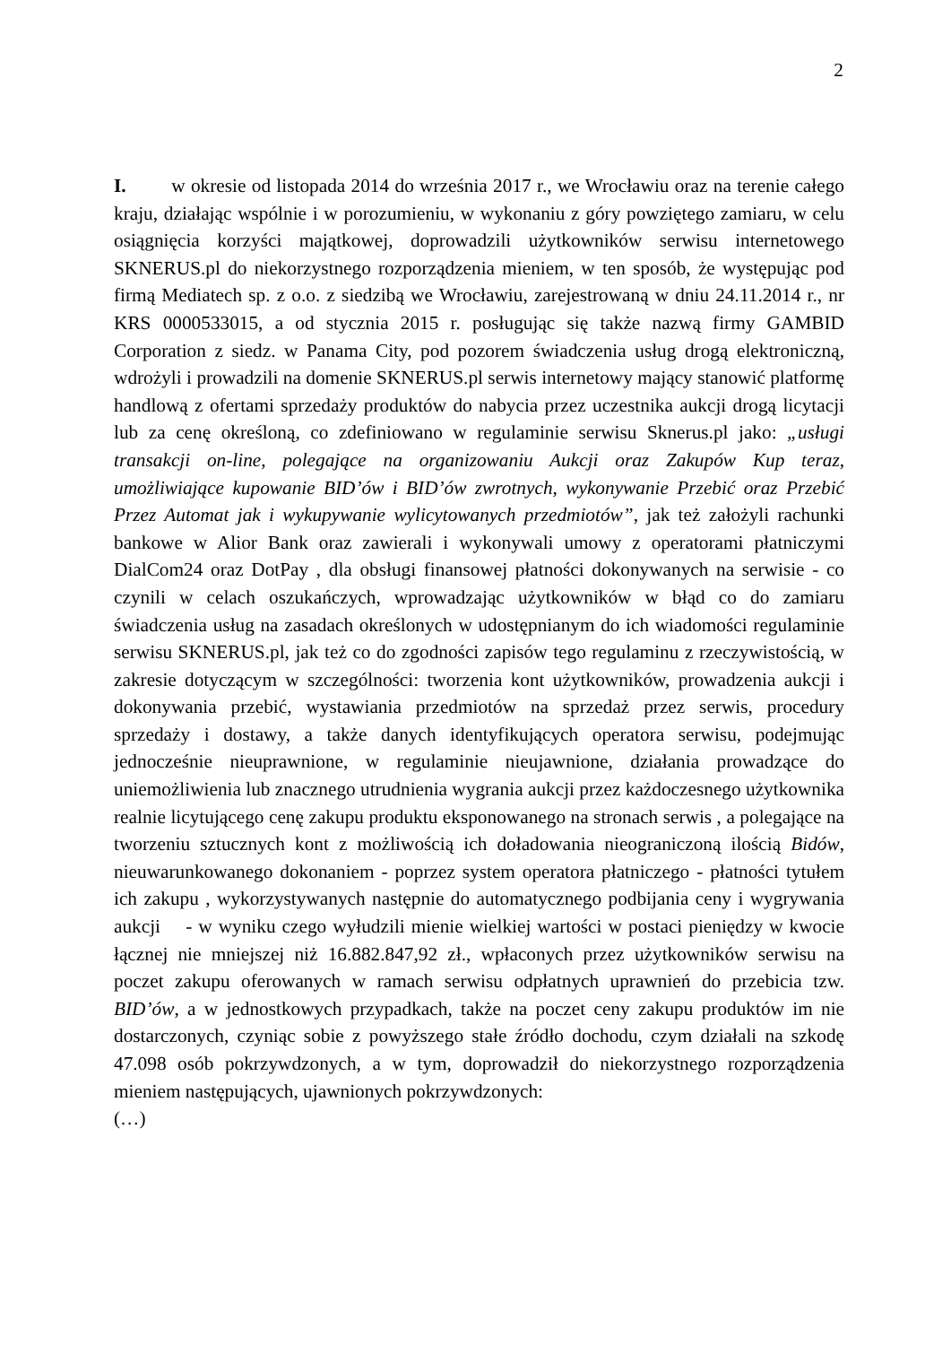2
I. w okresie od listopada 2014 do września 2017 r., we Wrocławiu oraz na terenie całego kraju, działając wspólnie i w porozumieniu, w wykonaniu z góry powziętego zamiaru, w celu osiągnięcia korzyści majątkowej, doprowadzili użytkowników serwisu internetowego SKNERUS.pl do niekorzystnego rozporządzenia mieniem, w ten sposób, że występując pod firmą Mediatech sp. z o.o. z siedzibą we Wrocławiu, zarejestrowaną w dniu 24.11.2014 r., nr KRS 0000533015, a od stycznia 2015 r. posługując się także nazwą firmy GAMBID Corporation z siedz. w Panama City, pod pozorem świadczenia usług drogą elektroniczną, wdrożyli i prowadzili na domenie SKNERUS.pl serwis internetowy mający stanowić platformę handlową z ofertami sprzedaży produktów do nabycia przez uczestnika aukcji drogą licytacji lub za cenę określoną, co zdefiniowano w regulaminie serwisu Sknerus.pl jako: „usługi transakcji on-line, polegające na organizowaniu Aukcji oraz Zakupów Kup teraz, umożliwiające kupowanie BID’ów i BID’ów zwrotnych, wykonywanie Przebić oraz Przebić Przez Automat jak i wykupywanie wylicytowanych przedmiotów”, jak też założyli rachunki bankowe w Alior Bank oraz zawierali i wykonywali umowy z operatorami płatniczymi DialCom24 oraz DotPay , dla obsługi finansowej płatności dokonywanych na serwisie - co czynili w celach oszukańczych, wprowadzając użytkowników w błąd co do zamiaru świadczenia usług na zasadach określonych w udostępnianym do ich wiadomości regulaminie serwisu SKNERUS.pl, jak też co do zgodności zapisów tego regulaminu z rzeczywistością, w zakresie dotyczącym w szczególności: tworzenia kont użytkowników, prowadzenia aukcji i dokonywania przebić, wystawiania przedmiotów na sprzedaż przez serwis, procedury sprzedaży i dostawy, a także danych identyfikujących operatora serwisu, podejmując jednocześnie nieuprawnione, w regulaminie nieujawnione, działania prowadzące do uniemożliwienia lub znacznego utrudnienia wygrania aukcji przez każdoczesnego użytkownika realnie licytującego cenę zakupu produktu eksponowanego na stronach serwis , a polegające na tworzeniu sztucznych kont z możliwością ich doładowania nieograniczoną ilością Bidów, nieuwarunkowanego dokonaniem - poprzez system operatora płatniczego - płatności tytułem ich zakupu , wykorzystywanych następnie do automatycznego podbijania ceny i wygrywania aukcji - w wyniku czego wyłudzili mienie wielkiej wartości w postaci pieniędzy w kwocie łącznej nie mniejszej niż 16.882.847,92 zł., wpłaconych przez użytkowników serwisu na poczet zakupu oferowanych w ramach serwisu odpłatnych uprawnień do przebicia tzw. BID’ów, a w jednostkowych przypadkach, także na poczet ceny zakupu produktów im nie dostarczonych, czyniąc sobie z powyższego stałe źródło dochodu, czym działali na szkodę 47.098 osób pokrzywdzonych, a w tym, doprowadził do niekorzystnego rozporządzenia mieniem następujących, ujawnionych pokrzywdzonych:
(…)